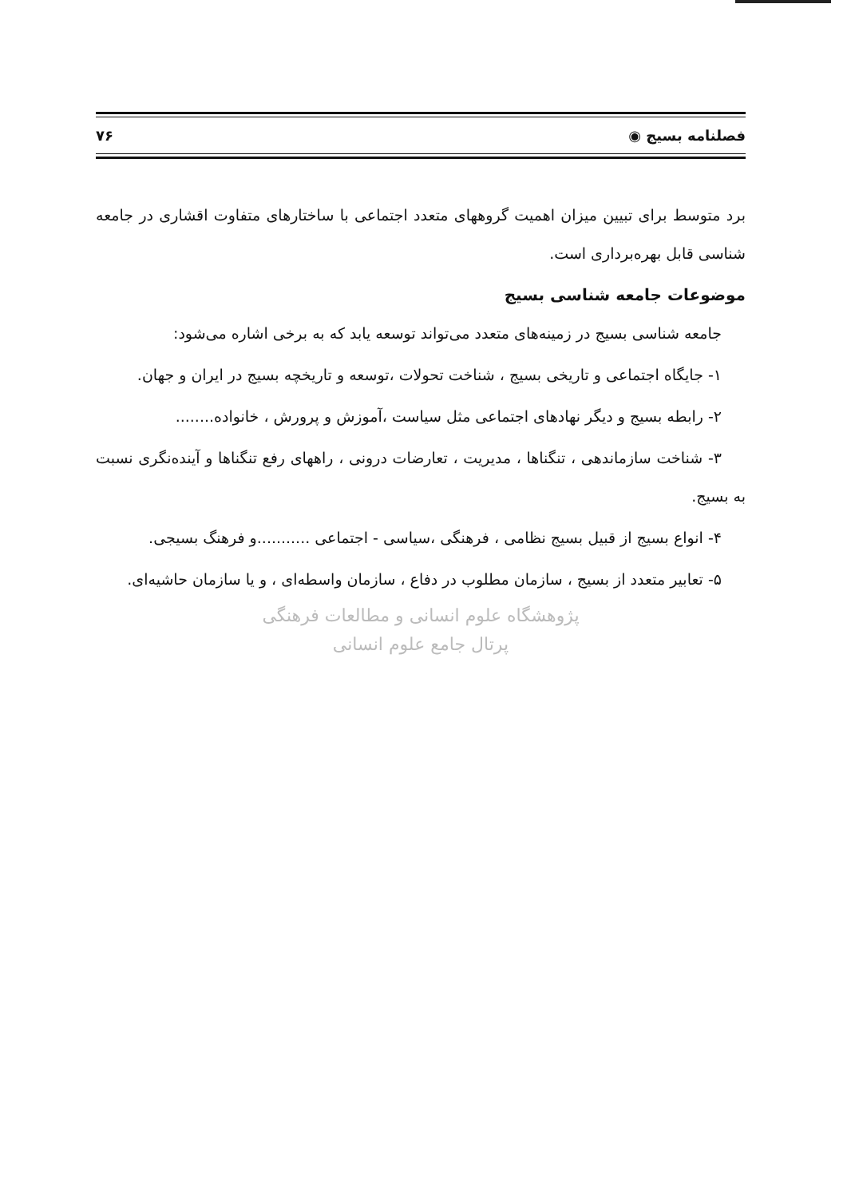فصلنامه بسیج ◉ ۷۶
برد متوسط برای تبیین میزان اهمیت گروههای متعدد اجتماعی با ساختارهای متفاوت اقشاری در جامعه شناسی قابل بهره‌برداری است.
موضوعات جامعه شناسی بسیج
جامعه شناسی بسیج در زمینه‌های متعدد می‌تواند توسعه یابد که به برخی اشاره می‌شود:
۱- جایگاه اجتماعی و تاریخی بسیج ، شناخت تحولات ،توسعه و تاریخچه بسیج در ایران و جهان.
۲- رابطه بسیج و دیگر نهادهای اجتماعی مثل سیاست ،آموزش و پرورش ، خانواده........
۳- شناخت سازماندهی ، تنگناها ، مدیریت ، تعارضات درونی ، راههای رفع تنگناها و آینده‌نگری نسبت به بسیج.
۴- انواع بسیج از قبیل بسیج نظامی ، فرهنگی ،سیاسی - اجتماعی ...........و فرهنگ بسیجی.
۵- تعابیر متعدد از بسیج ، سازمان مطلوب در دفاع ، سازمان واسطه‌ای ، و یا سازمان حاشیه‌ای.
پژوهشگاه علوم انسانی و مطالعات فرهنگی
پرتال جامع علوم انسانی